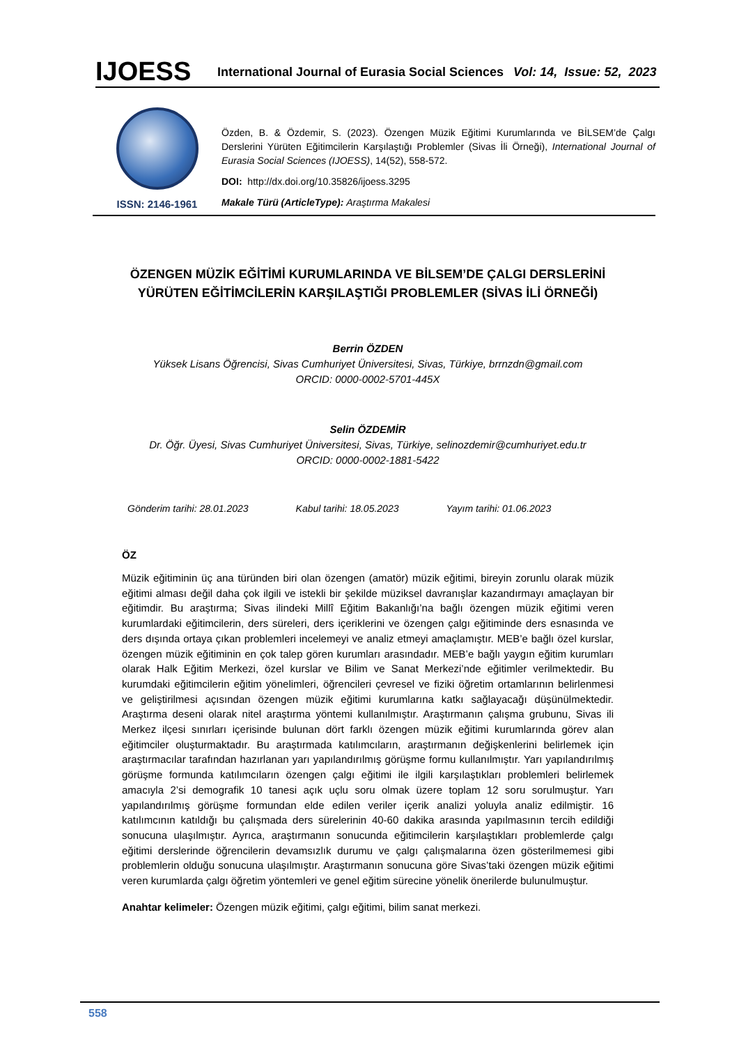IJOESS
International Journal of Eurasia Social Sciences
Vol: 14, Issue: 52, 2023
ISSN: 2146-1961
Özden, B. & Özdemir, S. (2023). Özengen Müzik Eğitimi Kurumlarında ve BİLSEM’de Çalgı Derslerini Yürüten Eğitimcilerin Karşılaştığı Problemler (Sivas İli Örneği), International Journal of Eurasia Social Sciences (IJOESS), 14(52), 558-572.
DOI: http://dx.doi.org/10.35826/ijoess.3295
Makale Türü (ArticleType): Araştırma Makalesi
ÖZENGEN MÜZİK EĞİTİMİ KURUMLARINDA VE BİLSEM’DE ÇALGI DERSLERİNİ YÜRÜTEN EĞİTİMCİLERİN KARŞILAŞTIĞI PROBLEMLER (SİVAS İLİ ÖRNEĞİ)
Berrin ÖZDEN
Yüksek Lisans Öğrencisi, Sivas Cumhuriyet Üniversitesi, Sivas, Türkiye, brrnzdn@gmail.com
ORCID: 0000-0002-5701-445X
Selin ÖZDEMİR
Dr. Öğr. Üyesi, Sivas Cumhuriyet Üniversitesi, Sivas, Türkiye, selinozdemir@cumhuriyet.edu.tr
ORCID: 0000-0002-1881-5422
Gönderim tarihi: 28.01.2023 Kabul tarihi: 18.05.2023 Yayım tarihi: 01.06.2023
ÖZ
Müzik eğitiminin üç ana türünden biri olan özengen (amatör) müzik eğitimi, bireyin zorunlu olarak müzik eğitimi alması değil daha çok ilgili ve istekli bir şekilde müziksel davranışlar kazandırmayı amaçlayan bir eğitimdir. Bu araştırma; Sivas ilindeki Millî Eğitim Bakanlığı’na bağlı özengen müzik eğitimi veren kurumlardaki eğitimcilerin, ders süreleri, ders içeriklerini ve özengen çalgı eğitiminde ders esnasında ve ders dışında ortaya çıkan problemleri incelemeyi ve analiz etmeyi amaçlamıştır. MEB’e bağlı özel kurslar, özengen müzik eğitiminin en çok talep gören kurumları arasındadır. MEB’e bağlı yaygın eğitim kurumları olarak Halk Eğitim Merkezi, özel kurslar ve Bilim ve Sanat Merkezi’nde eğitimler verilmektedir. Bu kurumdaki eğitimcilerin eğitim yönelimleri, öğrencileri çevresel ve fiziki öğretim ortamlarının belirlenmesi ve geliştirilmesi açısından özengen müzik eğitimi kurumlarına katkı sağlayacağı düşünülmektedir. Araştırma deseni olarak nitel araştırma yöntemi kullanılmıştır. Araştırmanın çalışma grubunu, Sivas ili Merkez ilçesi sınırları içerisinde bulunan dört farklı özengen müzik eğitimi kurumlarında görev alan eğitimciler oluşturmaktadır. Bu araştırmada katılımcıların, araştırmanın değişkenlerini belirlemek için araştırmacılar tarafından hazırlanan yarı yapılandırılmış görüşme formu kullanılmıştır. Yarı yapılandırılmış görüşme formunda katılımcıların özengen çalgı eğitimi ile ilgili karşılaştıkları problemleri belirlemek amacıyla 2’si demografik 10 tanesi açık uçlu soru olmak üzere toplam 12 soru sorulmuştur. Yarı yapılandırılmış görüşme formundan elde edilen veriler içerik analizi yoluyla analiz edilmiştir. 16 katılımcının katıldığı bu çalışmada ders sürelerinin 40-60 dakika arasında yapılmasının tercih edildiği sonucuna ulaşılmıştır. Ayrıca, araştırmanın sonucunda eğitimcilerin karşılaştıkları problemlerde çalgı eğitimi derslerinde öğrencilerin devamsızlık durumu ve çalgı çalışmalarına özen gösterilmemesi gibi problemlerin olduğu sonucuna ulaşılmıştır. Araştırmanın sonucuna göre Sivas’taki özengen müzik eğitimi veren kurumlarda çalgı öğretim yöntemleri ve genel eğitim sürecine yönelik önerilerde bulunulmuştur.
Anahtar kelimeler: Özengen müzik eğitimi, çalgı eğitimi, bilim sanat merkezi.
558